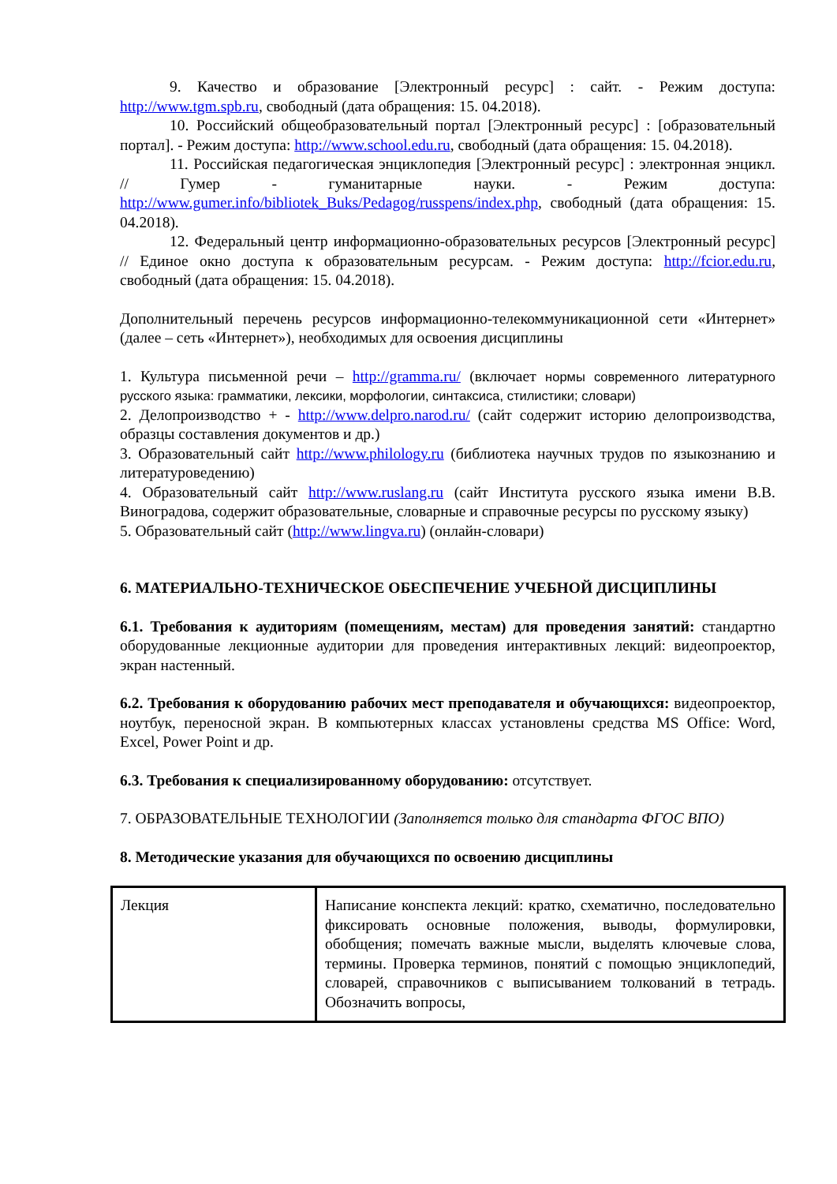9. Качество и образование [Электронный ресурс] : сайт. - Режим доступа: http://www.tgm.spb.ru, свободный (дата обращения: 15. 04.2018).
10. Российский общеобразовательный портал [Электронный ресурс] : [образовательный портал]. - Режим доступа: http://www.school.edu.ru, свободный (дата обращения: 15. 04.2018).
11. Российская педагогическая энциклопедия [Электронный ресурс] : электронная энцикл. // Гумер - гуманитарные науки. - Режим доступа: http://www.gumer.info/bibliotek_Buks/Pedagog/russpens/index.php, свободный (дата обращения: 15. 04.2018).
12. Федеральный центр информационно-образовательных ресурсов [Электронный ресурс] // Единое окно доступа к образовательным ресурсам. - Режим доступа: http://fcior.edu.ru, свободный (дата обращения: 15. 04.2018).
Дополнительный перечень ресурсов информационно-телекоммуникационной сети «Интернет» (далее – сеть «Интернет»), необходимых для освоения дисциплины
1. Культура письменной речи – http://gramma.ru/ (включает нормы современного литературного русского языка: грамматики, лексики, морфологии, синтаксиса, стилистики; словари)
2. Делопроизводство + - http://www.delpro.narod.ru/ (сайт содержит историю делопроизводства, образцы составления документов и др.)
3. Образовательный сайт http://www.philology.ru (библиотека научных трудов по языкознанию и литературоведению)
4. Образовательный сайт http://www.ruslang.ru (сайт Института русского языка имени В.В. Виноградова, содержит образовательные, словарные и справочные ресурсы по русскому языку)
5. Образовательный сайт (http://www.lingva.ru) (онлайн-словари)
6. МАТЕРИАЛЬНО-ТЕХНИЧЕСКОЕ ОБЕСПЕЧЕНИЕ УЧЕБНОЙ ДИСЦИПЛИНЫ
6.1. Требования к аудиториям (помещениям, местам) для проведения занятий: стандартно оборудованные лекционные аудитории для проведения интерактивных лекций: видеопроектор, экран настенный.
6.2. Требования к оборудованию рабочих мест преподавателя и обучающихся: видеопроектор, ноутбук, переносной экран. В компьютерных классах установлены средства MS Office: Word, Excel, Power Point и др.
6.3. Требования к специализированному оборудованию: отсутствует.
7. ОБРАЗОВАТЕЛЬНЫЕ ТЕХНОЛОГИИ (Заполняется только для стандарта ФГОС ВПО)
8. Методические указания для обучающихся по освоению дисциплины
| Лекция | Написание конспекта лекций: кратко, схематично, последовательно фиксировать основные положения, выводы, формулировки, обобщения; помечать важные мысли, выделять ключевые слова, термины. Проверка терминов, понятий с помощью энциклопедий, словарей, справочников с выписыванием толкований в тетрадь. Обозначить вопросы, |